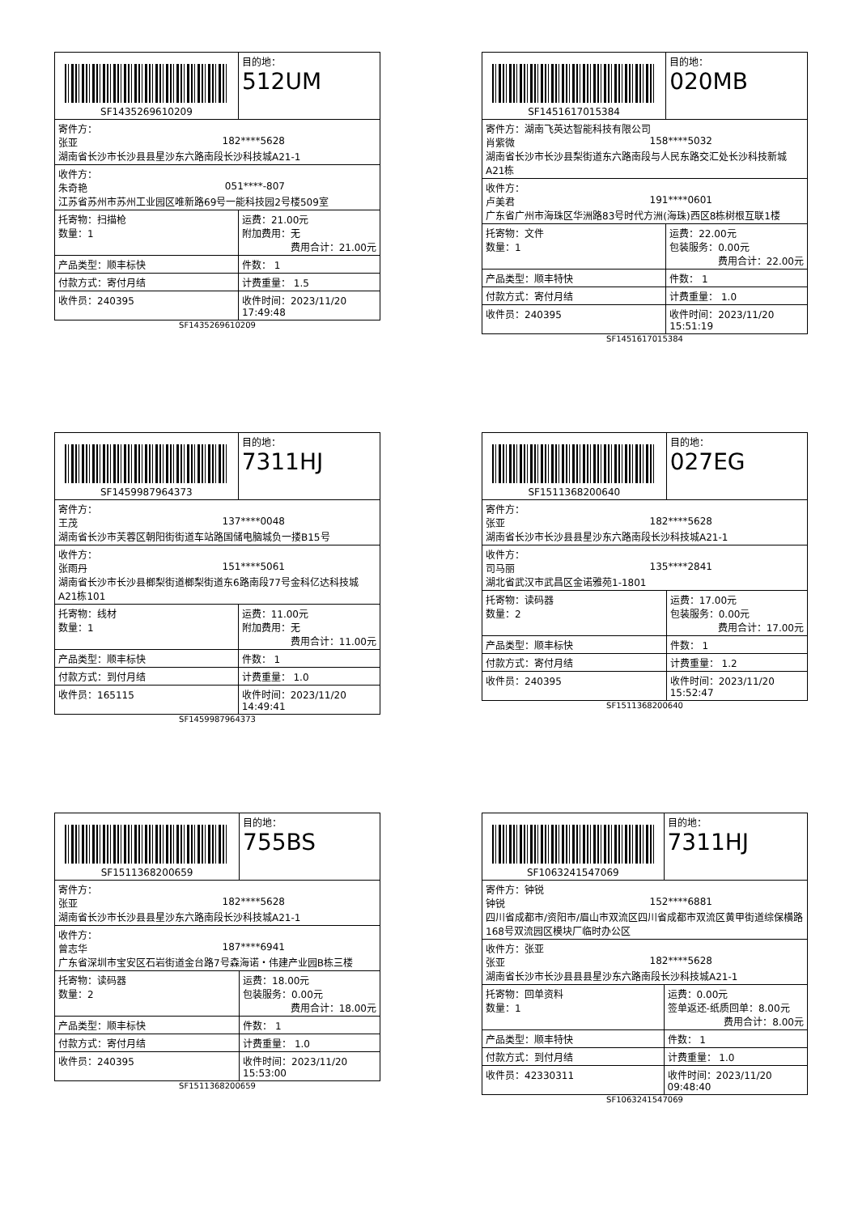| SF1435269610209 | | 目的地： 512UM |
| 寄件方： 张亚 182****5628 湖南省长沙市长沙县县星沙东六路南段长沙科技城A21-1 | | |
| 收件方： 朱奇艳 051****-807 江苏省苏州市苏州工业园区唯新路69号一能科技园2号楼509室 | | |
| 托寄物：扫描枪 数量：1 | 运费：21.00元 附加费用：无 费用合计：21.00元 | |
| 产品类型：顺丰标快 | 件数： 1 | |
| 付款方式：寄付月结 | 计费重量： 1.5 | |
| 收件员：240395 | 收件时间：2023/11/20 17:49:48 | |
SF1435269610209
| SF1451617015384 | | 目的地： 020MB |
| 寄件方：湖南飞英达智能科技有限公司 肖紫微 158****5032 湖南省长沙市长沙县梨街道东六路南段与人民东路交汇处长沙科技新城A21栋 | | |
| 收件方： 卢美君 191****0601 广东省广州市海珠区华洲路83号时代方洲(海珠)西区8栋树根互联1楼 | | |
| 托寄物：文件 数量：1 | 运费：22.00元 包装服务：0.00元 费用合计：22.00元 | |
| 产品类型：顺丰特快 | 件数： 1 | |
| 付款方式：寄付月结 | 计费重量： 1.0 | |
| 收件员：240395 | 收件时间：2023/11/20 15:51:19 | |
SF1451617015384
| SF1459987964373 | | 目的地： 7311HJ |
| 寄件方： 王茂 137****0048 湖南省长沙市芙蓉区朝阳街街道车站路国储电脑城负一搂B15号 | | |
| 收件方： 张雨丹 151****5061 湖南省长沙市长沙县榔梨街道榔梨街道东6路南段77号金科亿达科技城A21栋101 | | |
| 托寄物：线材 数量：1 | 运费：11.00元 附加费用：无 费用合计：11.00元 | |
| 产品类型：顺丰标快 | 件数： 1 | |
| 付款方式：到付月结 | 计费重量： 1.0 | |
| 收件员：165115 | 收件时间：2023/11/20 14:49:41 | |
SF1459987964373
| SF1511368200640 | | 目的地： 027EG |
| 寄件方： 张亚 182****5628 湖南省长沙市长沙县县星沙东六路南段长沙科技城A21-1 | | |
| 收件方： 司马丽 135****2841 湖北省武汉市武昌区金诺雅苑1-1801 | | |
| 托寄物：读码器 数量：2 | 运费：17.00元 包装服务：0.00元 费用合计：17.00元 | |
| 产品类型：顺丰标快 | 件数： 1 | |
| 付款方式：寄付月结 | 计费重量： 1.2 | |
| 收件员：240395 | 收件时间：2023/11/20 15:52:47 | |
SF1511368200640
| SF1511368200659 | | 目的地： 755BS |
| 寄件方： 张亚 182****5628 湖南省长沙市长沙县县星沙东六路南段长沙科技城A21-1 | | |
| 收件方： 曾志华 187****6941 广东省深圳市宝安区石岩街道金台路7号森海诺・伟建产业园B栋三楼 | | |
| 托寄物：读码器 数量：2 | 运费：18.00元 包装服务：0.00元 费用合计：18.00元 | |
| 产品类型：顺丰标快 | 件数： 1 | |
| 付款方式：寄付月结 | 计费重量： 1.0 | |
| 收件员：240395 | 收件时间：2023/11/20 15:53:00 | |
SF1511368200659
| SF1063241547069 | | 目的地： 7311HJ |
| 寄件方：钟锐 钟锐 152****6881 四川省成都市/资阳市/眉山市双流区四川省成都市双流区黄甲街道综保横路168号双流园区模块厂临时办公区 | | |
| 收件方：张亚 张亚 182****5628 湖南省长沙市长沙县县县星沙东六路南段长沙科技城A21-1 | | |
| 托寄物：回单资料 数量：1 | 运费：0.00元 签单返还-纸质回单：8.00元 费用合计：8.00元 | |
| 产品类型：顺丰特快 | 件数： 1 | |
| 付款方式：到付月结 | 计费重量： 1.0 | |
| 收件员：42330311 | 收件时间：2023/11/20 09:48:40 | |
SF1063241547069